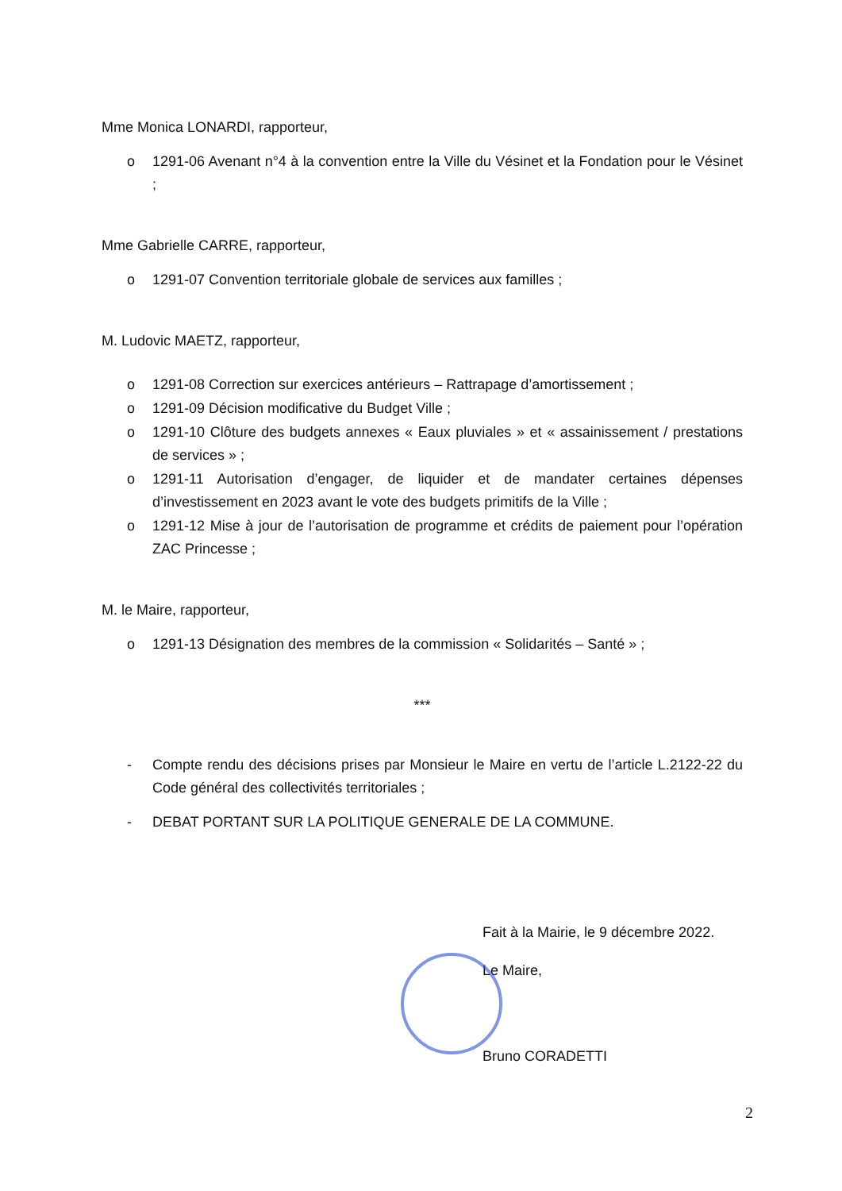Mme Monica LONARDI, rapporteur,
o 1291-06 Avenant n°4 à la convention entre la Ville du Vésinet et la Fondation pour le Vésinet ;
Mme Gabrielle CARRE, rapporteur,
o 1291-07 Convention territoriale globale de services aux familles ;
M. Ludovic MAETZ, rapporteur,
o 1291-08 Correction sur exercices antérieurs – Rattrapage d’amortissement ;
o 1291-09 Décision modificative du Budget Ville ;
o 1291-10 Clôture des budgets annexes « Eaux pluviales » et « assainissement / prestations de services » ;
o 1291-11 Autorisation d’engager, de liquider et de mandater certaines dépenses d’investissement en 2023 avant le vote des budgets primitifs de la Ville ;
o 1291-12 Mise à jour de l’autorisation de programme et crédits de paiement pour l’opération ZAC Princesse ;
M. le Maire, rapporteur,
o 1291-13 Désignation des membres de la commission « Solidarités – Santé » ;
***
- Compte rendu des décisions prises par Monsieur le Maire en vertu de l’article L.2122-22 du Code général des collectivités territoriales ;
- DEBAT PORTANT SUR LA POLITIQUE GENERALE DE LA COMMUNE.
Fait à la Mairie, le 9 décembre 2022.
Le Maire,
Bruno CORADETTI
2